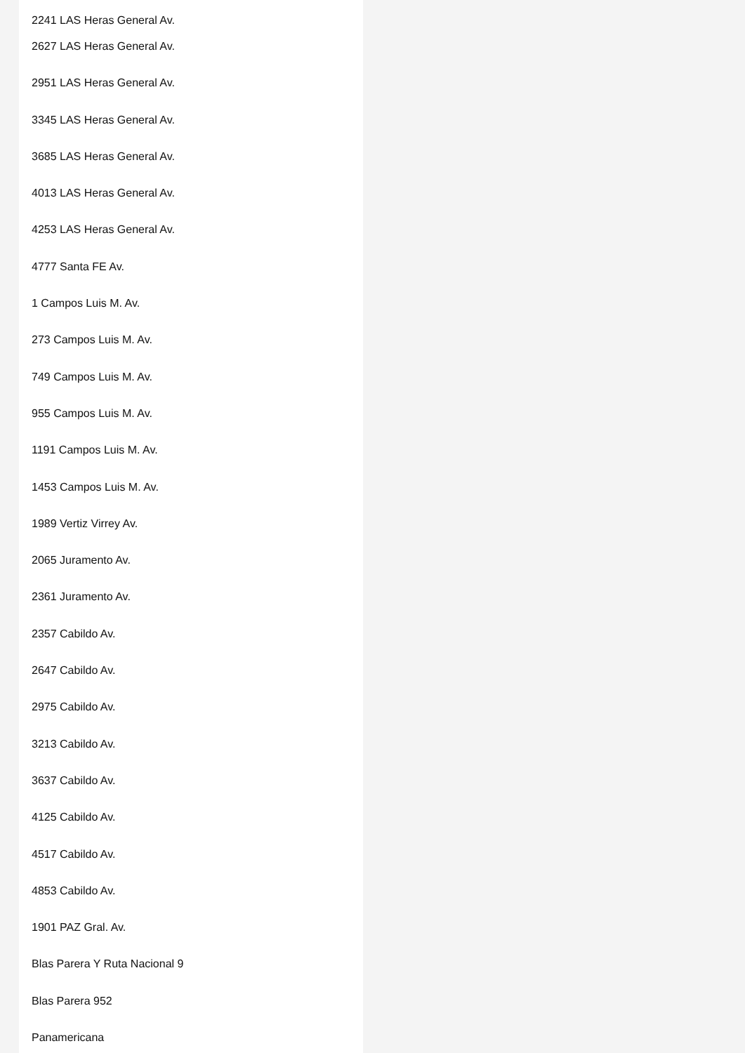2241 LAS Heras General Av.
2627 LAS Heras General Av.
2951 LAS Heras General Av.
3345 LAS Heras General Av.
3685 LAS Heras General Av.
4013 LAS Heras General Av.
4253 LAS Heras General Av.
4777 Santa FE Av.
1 Campos Luis M. Av.
273 Campos Luis M. Av.
749 Campos Luis M. Av.
955 Campos Luis M. Av.
1191 Campos Luis M. Av.
1453 Campos Luis M. Av.
1989 Vertiz Virrey Av.
2065 Juramento Av.
2361 Juramento Av.
2357 Cabildo Av.
2647 Cabildo Av.
2975 Cabildo Av.
3213 Cabildo Av.
3637 Cabildo Av.
4125 Cabildo Av.
4517 Cabildo Av.
4853 Cabildo Av.
1901 PAZ Gral. Av.
Blas Parera Y Ruta Nacional 9
Blas Parera 952
Panamericana